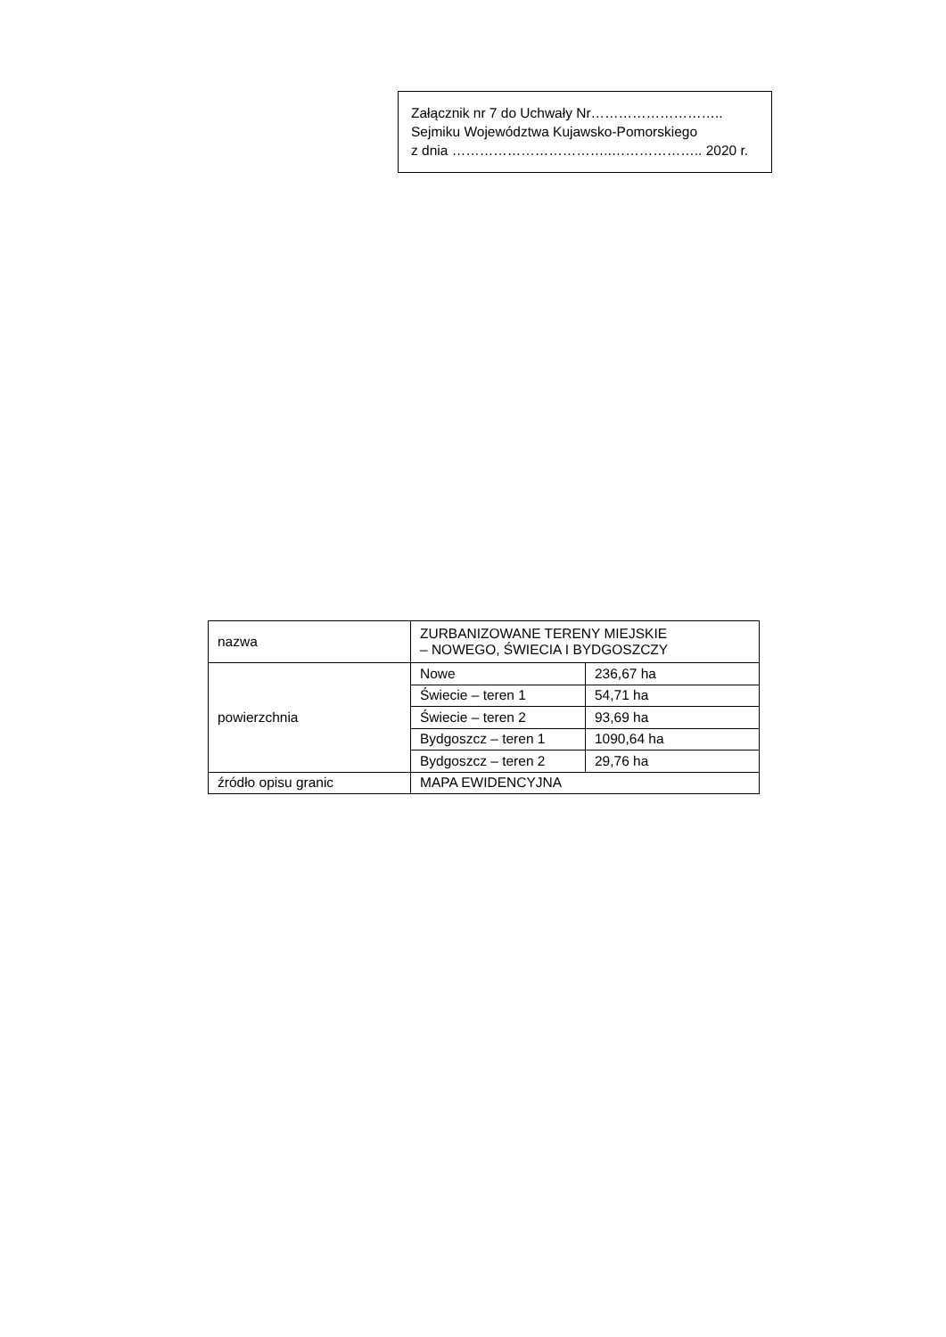Załącznik nr 7 do Uchwały Nr………………………..
Sejmiku Województwa Kujawsko-Pomorskiego
z dnia ……………………………..……………….. 2020 r.
| nazwa | ZURBANIZOWANE TERENY MIEJSKIE – NOWEGO, ŚWIECIA I BYDGOSZCZY | |
| powierzchnia | Nowe | 236,67 ha |
| | Świecie – teren 1 | 54,71 ha |
| | Świecie – teren 2 | 93,69 ha |
| | Bydgoszcz – teren 1 | 1090,64 ha |
| | Bydgoszcz – teren 2 | 29,76 ha |
| źródło opisu granic | MAPA EWIDENCYJNA | |